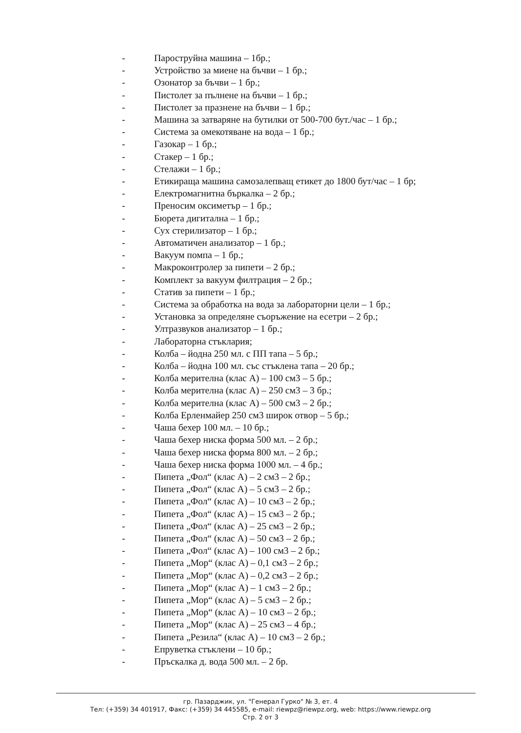- Пароструйна машина – 1бр.;
- Устройство за миене на бъчви – 1 бр.;
- Озонатор за бъчви – 1 бр.;
- Пистолет за пълнене на бъчви – 1 бр.;
- Пистолет за празнене на бъчви – 1 бр.;
- Машина за затваряне на бутилки от 500-700 бут./час – 1 бр.;
- Система за омекотяване на вода – 1 бр.;
- Газокар – 1 бр.;
- Стакер – 1 бр.;
- Стелажи – 1 бр.;
- Етикираща машина самозалепващ етикет до 1800 бут/час – 1 бр;
- Електромагнитна бъркалка – 2 бр.;
- Преносим оксиметър – 1 бр.;
- Бюрета дигитална – 1 бр.;
- Сух стерилизатор – 1 бр.;
- Автоматичен анализатор – 1 бр.;
- Вакуум помпа – 1 бр.;
- Макроконтролер за пипети – 2 бр.;
- Комплект за вакуум филтрация – 2 бр.;
- Статив за пипети – 1 бр.;
- Система за обработка на вода за лабораторни цели – 1 бр.;
- Установка за определяне съоръжение на есетри – 2 бр.;
- Ултразвуков анализатор – 1 бр.;
- Лабораторна стъклария;
- Колба – йодна 250 мл. с ПП тапа – 5 бр.;
- Колба – йодна 100 мл. със стъклена тапа – 20 бр.;
- Колба мерителна (клас А) – 100 см3 – 5 бр.;
- Колба мерителна (клас А) – 250 см3 – 3 бр.;
- Колба мерителна (клас А) – 500 см3 – 2 бр.;
- Колба Ерленмайер 250 см3 широк отвор – 5 бр.;
- Чаша бехер 100 мл. – 10 бр.;
- Чаша бехер ниска форма 500 мл. – 2 бр.;
- Чаша бехер ниска форма 800 мл. – 2 бр.;
- Чаша бехер ниска форма 1000 мл. – 4 бр.;
- Пипета „Фол“ (клас А) – 2 см3 – 2 бр.;
- Пипета „Фол“ (клас А) – 5 см3 – 2 бр.;
- Пипета „Фол“ (клас А) – 10 см3 – 2 бр.;
- Пипета „Фол“ (клас А) – 15 см3 – 2 бр.;
- Пипета „Фол“ (клас А) – 25 см3 – 2 бр.;
- Пипета „Фол“ (клас А) – 50 см3 – 2 бр.;
- Пипета „Фол“ (клас А) – 100 см3 – 2 бр.;
- Пипета „Мор“ (клас А) – 0,1 см3 – 2 бр.;
- Пипета „Мор“ (клас А) – 0,2 см3 – 2 бр.;
- Пипета „Мор“ (клас А) – 1 см3 – 2 бр.;
- Пипета „Мор“ (клас А) – 5 см3 – 2 бр.;
- Пипета „Мор“ (клас А) – 10 см3 – 2 бр.;
- Пипета „Мор“ (клас А) – 25 см3 – 4 бр.;
- Пипета „Резила“ (клас А) – 10 см3 – 2 бр.;
- Епруветка стъклени – 10 бр.;
- Пръскалка д. вода 500 мл. – 2 бр.
гр. Пазарджик, ул. "Генерал Гурко" № 3, ет. 4
Тел: (+359) 34 401917, Факс: (+359) 34 445585, e-mail: riewpz@riewpz.org, web: https://www.riewpz.org
Стр. 2 от 3